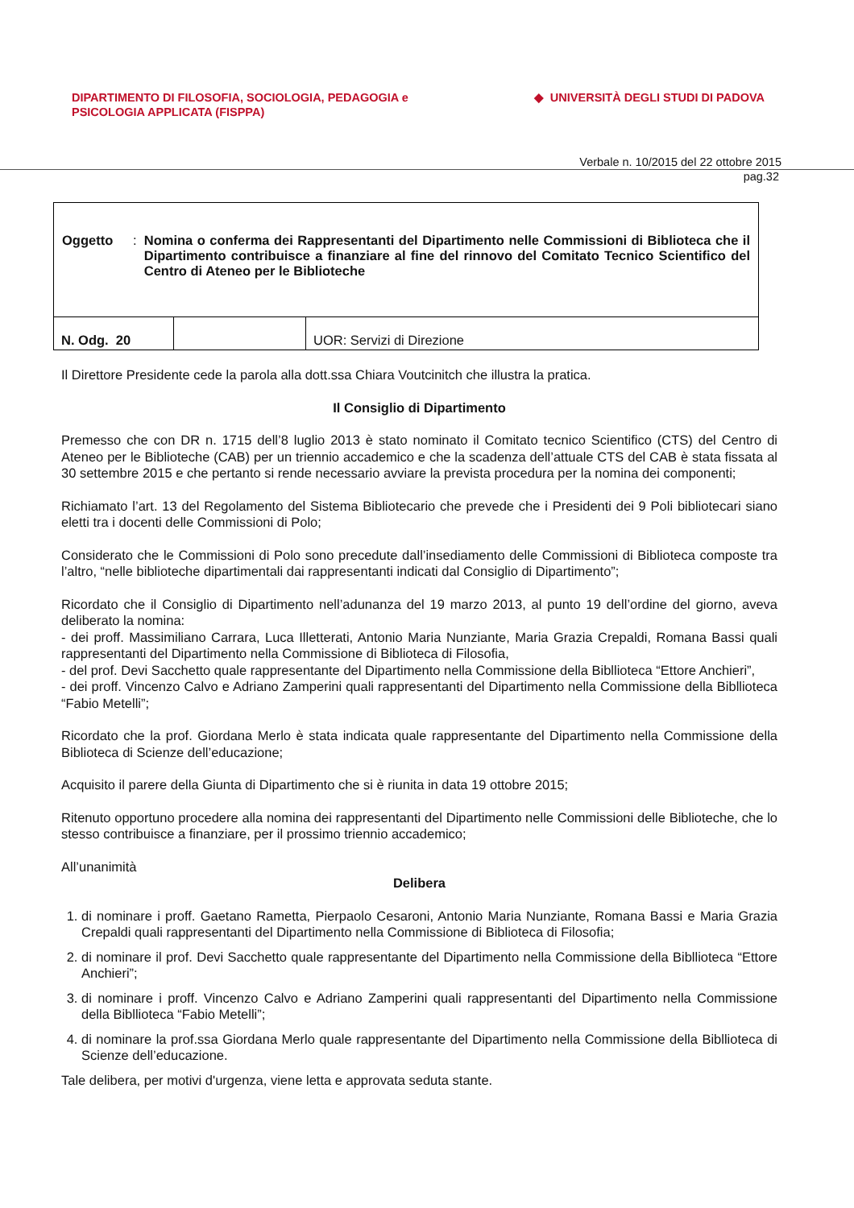DIPARTIMENTO DI FILOSOFIA, SOCIOLOGIA, PEDAGOGIA e
PSICOLOGIA APPLICATA (FISPPA)
◆ UNIVERSITÀ DEGLI STUDI DI PADOVA
Verbale n. 10/2015 del 22 ottobre 2015
pag.32
| Oggetto : Nomina o conferma dei Rappresentanti del Dipartimento nelle Commissioni di Biblioteca che il Dipartimento contribuisce a finanziare al fine del rinnovo del Comitato Tecnico Scientifico del Centro di Ateneo per le Biblioteche | | |
| N. Odg. 20 | | UOR: Servizi di Direzione |
Il Direttore Presidente cede la parola alla dott.ssa Chiara Voutcinitch che illustra la pratica.
Il Consiglio di Dipartimento
Premesso che con DR n. 1715 dell’8 luglio 2013 è stato nominato il Comitato tecnico Scientifico (CTS) del Centro di Ateneo per le Biblioteche (CAB) per un triennio accademico e che la scadenza dell’attuale CTS del CAB è stata fissata al 30 settembre 2015 e che pertanto si rende necessario avviare la prevista procedura per la nomina dei componenti;
Richiamato l’art. 13 del Regolamento del Sistema Bibliotecario che prevede che i Presidenti dei 9 Poli bibliotecari siano eletti tra i docenti delle Commissioni di Polo;
Considerato che le Commissioni di Polo sono precedute dall’insediamento delle Commissioni di Biblioteca composte tra l’altro, “nelle biblioteche dipartimentali dai rappresentanti indicati dal Consiglio di Dipartimento”;
Ricordato che il Consiglio di Dipartimento nell’adunanza del 19 marzo 2013, al punto 19 dell’ordine del giorno, aveva deliberato la nomina:
- dei proff. Massimiliano Carrara, Luca Illetterati, Antonio Maria Nunziante, Maria Grazia Crepaldi, Romana Bassi quali rappresentanti del Dipartimento nella Commissione di Biblioteca di Filosofia,
- del prof. Devi Sacchetto quale rappresentante del Dipartimento nella Commissione della Bibllioteca “Ettore Anchieri”,
- dei proff. Vincenzo Calvo e Adriano Zamperini quali rappresentanti del Dipartimento nella Commissione della Bibllioteca “Fabio Metelli”;
Ricordato che la prof. Giordana Merlo è stata indicata quale rappresentante del Dipartimento nella Commissione della Biblioteca di Scienze dell’educazione;
Acquisito il parere della Giunta di Dipartimento che si è riunita in data 19 ottobre 2015;
Ritenuto opportuno procedere alla nomina dei rappresentanti del Dipartimento nelle Commissioni delle Biblioteche, che lo stesso contribuisce a finanziare, per il prossimo triennio accademico;
All’unanimità
Delibera
1. di nominare i proff. Gaetano Rametta, Pierpaolo Cesaroni, Antonio Maria Nunziante, Romana Bassi e Maria Grazia Crepaldi quali rappresentanti del Dipartimento nella Commissione di Biblioteca di Filosofia;
2. di nominare il prof. Devi Sacchetto quale rappresentante del Dipartimento nella Commissione della Bibllioteca “Ettore Anchieri”;
3. di nominare i proff. Vincenzo Calvo e Adriano Zamperini quali rappresentanti del Dipartimento nella Commissione della Bibllioteca “Fabio Metelli”;
4. di nominare la prof.ssa Giordana Merlo quale rappresentante del Dipartimento nella Commissione della Bibllioteca di Scienze dell’educazione.
Tale delibera, per motivi d'urgenza, viene letta e approvata seduta stante.